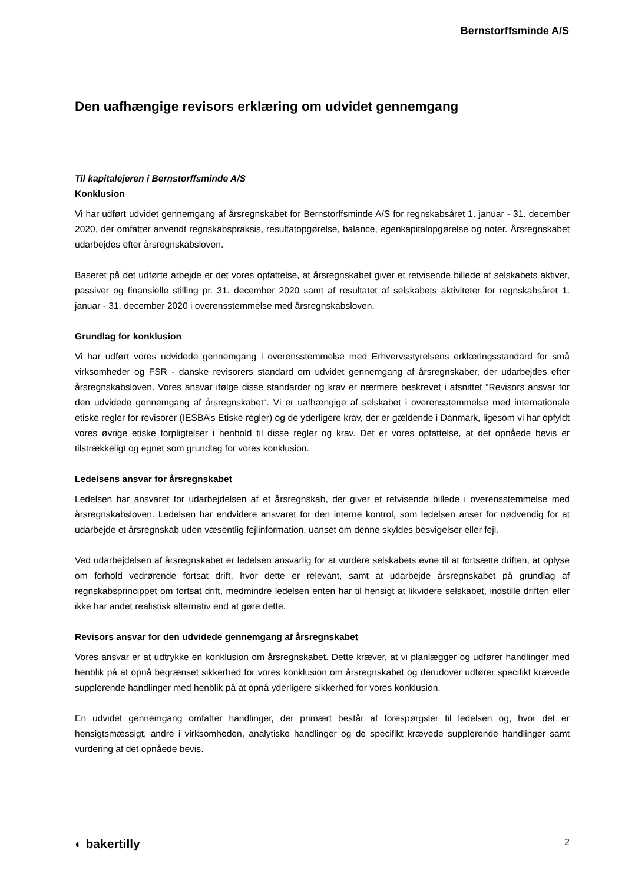Bernstorffsminde A/S
Den uafhængige revisors erklæring om udvidet gennemgang
Til kapitalejeren i Bernstorffsminde A/S
Konklusion
Vi har udført udvidet gennemgang af årsregnskabet for Bernstorffsminde A/S for regnskabsåret 1. januar - 31. december 2020, der omfatter anvendt regnskabspraksis, resultatopgørelse, balance, egenkapitalopgørelse og noter. Årsregnskabet udarbejdes efter årsregnskabsloven.
Baseret på det udførte arbejde er det vores opfattelse, at årsregnskabet giver et retvisende billede af selskabets aktiver, passiver og finansielle stilling pr. 31. december 2020 samt af resultatet af selskabets aktiviteter for regnskabsåret 1. januar - 31. december 2020 i overensstemmelse med årsregnskabsloven.
Grundlag for konklusion
Vi har udført vores udvidede gennemgang i overensstemmelse med Erhvervsstyrelsens erklæringsstandard for små virksomheder og FSR - danske revisorers standard om udvidet gennemgang af årsregnskaber, der udarbejdes efter årsregnskabsloven. Vores ansvar ifølge disse standarder og krav er nærmere beskrevet i afsnittet “Revisors ansvar for den udvidede gennemgang af årsregnskabet“. Vi er uafhængige af selskabet i overensstemmelse med internationale etiske regler for revisorer (IESBA’s Etiske regler) og de yderligere krav, der er gældende i Danmark, ligesom vi har opfyldt vores øvrige etiske forpligtelser i henhold til disse regler og krav. Det er vores opfattelse, at det opnåede bevis er tilstrækkeligt og egnet som grundlag for vores konklusion.
Ledelsens ansvar for årsregnskabet
Ledelsen har ansvaret for udarbejdelsen af et årsregnskab, der giver et retvisende billede i overensstemmelse med årsregnskabsloven. Ledelsen har endvidere ansvaret for den interne kontrol, som ledelsen anser for nødvendig for at udarbejde et årsregnskab uden væsentlig fejlinformation, uanset om denne skyldes besvigelser eller fejl.
Ved udarbejdelsen af årsregnskabet er ledelsen ansvarlig for at vurdere selskabets evne til at fortsætte driften, at oplyse om forhold vedrørende fortsat drift, hvor dette er relevant, samt at udarbejde årsregnskabet på grundlag af regnskabsprincippet om fortsat drift, medmindre ledelsen enten har til hensigt at likvidere selskabet, indstille driften eller ikke har andet realistisk alternativ end at gøre dette.
Revisors ansvar for den udvidede gennemgang af årsregnskabet
Vores ansvar er at udtrykke en konklusion om årsregnskabet. Dette kræver, at vi planlægger og udfører handlinger med henblik på at opnå begrænset sikkerhed for vores konklusion om årsregnskabet og derudover udfører specifikt krævede supplerende handlinger med henblik på at opnå yderligere sikkerhed for vores konklusion.
En udvidet gennemgang omfatter handlinger, der primært består af forespørgsler til ledelsen og, hvor det er hensigtsmæssigt, andre i virksomheden, analytiske handlinger og de specifikt krævede supplerende handlinger samt vurdering af det opnåede bevis.
◐ bakertilly 2